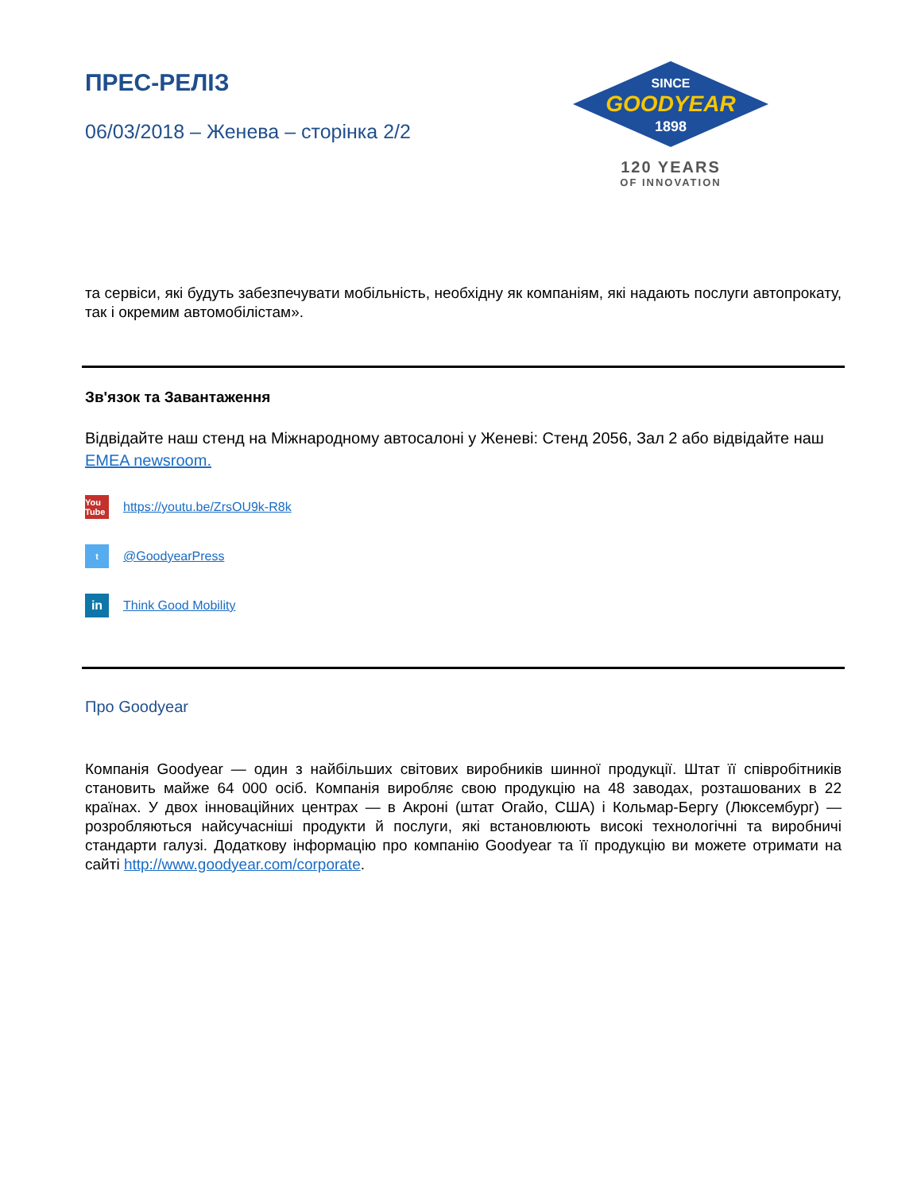ПРЕС-РЕЛІЗ
06/03/2018 – Женева – сторінка 2/2
SINCE
GOODYEAR
1898
120 YEARS
OF INNOVATION
та сервіси, які будуть забезпечувати мобільність, необхідну як компаніям, які надають послуги автопрокату, так і окремим автомобілістам».
Зв'язок та Завантаження
Відвідайте наш стенд на Міжнародному автосалоні у Женеві: Стенд 2056, Зал 2 або відвідайте наш EMEA newsroom.
You Tube
https://youtu.be/ZrsOU9k-R8k
t
@GoodyearPress
in
Think Good Mobility
Про Goodyear
Компанія Goodyear — один з найбільших світових виробників шинної продукції. Штат її співробітників становить майже 64 000 осіб. Компанія виробляє свою продукцію на 48 заводах, розташованих в 22 країнах. У двох інноваційних центрах — в Акроні (штат Огайо, США) і Кольмар-Бергу (Люксембург) — розробляються найсучасніші продукти й послуги, які встановлюють високі технологічні та виробничі стандарти галузі. Додаткову інформацію про компанію Goodyear та її продукцію ви можете отримати на сайті http://www.goodyear.com/corporate.